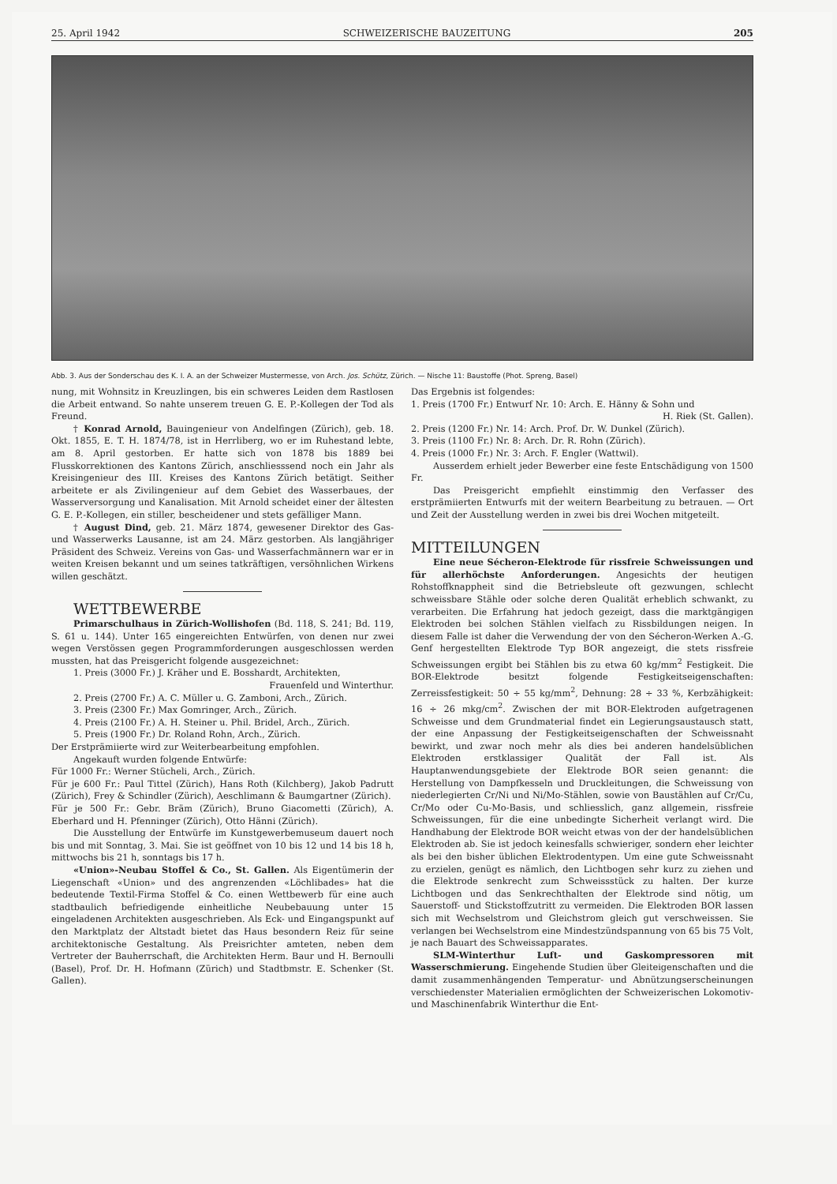25. April 1942 SCHWEIZERISCHE BAUZEITUNG 205
Abb. 3. Aus der Sonderschau des K. I. A. an der Schweizer Mustermesse, von Arch. Jos. Schütz, Zürich. — Nische 11: Baustoffe (Phot. Spreng, Basel)
nung, mit Wohnsitz in Kreuzlingen, bis ein schweres Leiden dem Rastlosen die Arbeit entwand. So nahte unserem treuen G. E. P.-Kollegen der Tod als Freund.
† Konrad Arnold, Bauingenieur von Andelfingen (Zürich), geb. 18. Okt. 1855, E. T. H. 1874/78, ist in Herrliberg, wo er im Ruhestand lebte, am 8. April gestorben. Er hatte sich von 1878 bis 1889 bei Flusskorrektionen des Kantons Zürich, anschliesssend noch ein Jahr als Kreisingenieur des III. Kreises des Kantons Zürich betätigt. Seither arbeitete er als Zivilingenieur auf dem Gebiet des Wasserbaues, der Wasserversorgung und Kanalisation. Mit Arnold scheidet einer der ältesten G. E. P.-Kollegen, ein stiller, bescheidener und stets gefälliger Mann.
† August Dind, geb. 21. März 1874, gewesener Direktor des Gas- und Wasserwerks Lausanne, ist am 24. März gestorben. Als langjähriger Präsident des Schweiz. Vereins von Gas- und Wasserfachmännern war er in weiten Kreisen bekannt und um seines tatkräftigen, versöhnlichen Wirkens willen geschätzt.
WETTBEWERBE
Primarschulhaus in Zürich-Wollishofen (Bd. 118, S. 241; Bd. 119, S. 61 u. 144). Unter 165 eingereichten Entwürfen, von denen nur zwei wegen Verstössen gegen Programmforderungen ausgeschlossen werden mussten, hat das Preisgericht folgende ausgezeichnet:
1. Preis (3000 Fr.) J. Kräher und E. Bosshardt, Architekten,
Frauenfeld und Winterthur.
2. Preis (2700 Fr.) A. C. Müller u. G. Zamboni, Arch., Zürich.
3. Preis (2300 Fr.) Max Gomringer, Arch., Zürich.
4. Preis (2100 Fr.) A. H. Steiner u. Phil. Bridel, Arch., Zürich.
5. Preis (1900 Fr.) Dr. Roland Rohn, Arch., Zürich.
Der Erstprämiierte wird zur Weiterbearbeitung empfohlen.
Angekauft wurden folgende Entwürfe:
Für 1000 Fr.: Werner Stücheli, Arch., Zürich.
Für je 600 Fr.: Paul Tittel (Zürich), Hans Roth (Kilchberg), Jakob Padrutt (Zürich), Frey & Schindler (Zürich), Aeschlimann & Baumgartner (Zürich).
Für je 500 Fr.: Gebr. Bräm (Zürich), Bruno Giacometti (Zürich), A. Eberhard und H. Pfenninger (Zürich), Otto Hänni (Zürich).
Die Ausstellung der Entwürfe im Kunstgewerbemuseum dauert noch bis und mit Sonntag, 3. Mai. Sie ist geöffnet von 10 bis 12 und 14 bis 18 h, mittwochs bis 21 h, sonntags bis 17 h.
«Union»-Neubau Stoffel & Co., St. Gallen. Als Eigentümerin der Liegenschaft «Union» und des angrenzenden «Löchlibades» hat die bedeutende Textil-Firma Stoffel & Co. einen Wettbewerb für eine auch stadtbaulich befriedigende einheitliche Neubebauung unter 15 eingeladenen Architekten ausgeschrieben. Als Eck- und Eingangspunkt auf den Marktplatz der Altstadt bietet das Haus besondern Reiz für seine architektonische Gestaltung. Als Preisrichter amteten, neben dem Vertreter der Bauherrschaft, die Architekten Herm. Baur und H. Bernoulli (Basel), Prof. Dr. H. Hofmann (Zürich) und Stadtbmstr. E. Schenker (St. Gallen).
Das Ergebnis ist folgendes:
1. Preis (1700 Fr.) Entwurf Nr. 10: Arch. E. Hänny & Sohn und
H. Riek (St. Gallen).
2. Preis (1200 Fr.) Nr. 14: Arch. Prof. Dr. W. Dunkel (Zürich).
3. Preis (1100 Fr.) Nr. 8: Arch. Dr. R. Rohn (Zürich).
4. Preis (1000 Fr.) Nr. 3: Arch. F. Engler (Wattwil).
Ausserdem erhielt jeder Bewerber eine feste Entschädigung von 1500 Fr.
Das Preisgericht empfiehlt einstimmig den Verfasser des erstprämiierten Entwurfs mit der weitern Bearbeitung zu betrauen. — Ort und Zeit der Ausstellung werden in zwei bis drei Wochen mitgeteilt.
MITTEILUNGEN
Eine neue Sécheron-Elektrode für rissfreie Schweissungen und für allerhöchste Anforderungen. Angesichts der heutigen Rohstoffknappheit sind die Betriebsleute oft gezwungen, schlecht schweissbare Stähle oder solche deren Qualität erheblich schwankt, zu verarbeiten. Die Erfahrung hat jedoch gezeigt, dass die marktgängigen Elektroden bei solchen Stählen vielfach zu Rissbildungen neigen. In diesem Falle ist daher die Verwendung der von den Sécheron-Werken A.-G. Genf hergestellten Elektrode Typ BOR angezeigt, die stets rissfreie Schweissungen ergibt bei Stählen bis zu etwa 60 kg/mm<sup>2</sup> Festigkeit. Die BOR-Elektrode besitzt folgende Festigkeitseigenschaften: Zerreissfestigkeit: 50 ÷ 55 kg/mm<sup>2</sup>, Dehnung: 28 ÷ 33 %, Kerbzähigkeit: 16 ÷ 26 mkg/cm<sup>2</sup>. Zwischen der mit BOR-Elektroden aufgetragenen Schweisse und dem Grundmaterial findet ein Legierungsaustausch statt, der eine Anpassung der Festigkeitseigenschaften der Schweissnaht bewirkt, und zwar noch mehr als dies bei anderen handelsüblichen Elektroden erstklassiger Qualität der Fall ist. Als Hauptanwendungsgebiete der Elektrode BOR seien genannt: die Herstellung von Dampfkesseln und Druckleitungen, die Schweissung von niederlegierten Cr/Ni und Ni/Mo-Stählen, sowie von Baustählen auf Cr/Cu, Cr/Mo oder Cu-Mo-Basis, und schliesslich, ganz allgemein, rissfreie Schweissungen, für die eine unbedingte Sicherheit verlangt wird. Die Handhabung der Elektrode BOR weicht etwas von der der handelsüblichen Elektroden ab. Sie ist jedoch keinesfalls schwieriger, sondern eher leichter als bei den bisher üblichen Elektrodentypen. Um eine gute Schweissnaht zu erzielen, genügt es nämlich, den Lichtbogen sehr kurz zu ziehen und die Elektrode senkrecht zum Schweissstück zu halten. Der kurze Lichtbogen und das Senkrechthalten der Elektrode sind nötig, um Sauerstoff- und Stickstoffzutritt zu vermeiden. Die Elektroden BOR lassen sich mit Wechselstrom und Gleichstrom gleich gut verschweissen. Sie verlangen bei Wechselstrom eine Mindestzündspannung von 65 bis 75 Volt, je nach Bauart des Schweissapparates.
SLM-Winterthur Luft- und Gaskompressoren mit Wasserschmierung. Eingehende Studien über Gleiteigenschaften und die damit zusammenhängenden Temperatur- und Abnützungserscheinungen verschiedenster Materialien ermöglichten der Schweizerischen Lokomotiv- und Maschinenfabrik Winterthur die Ent-